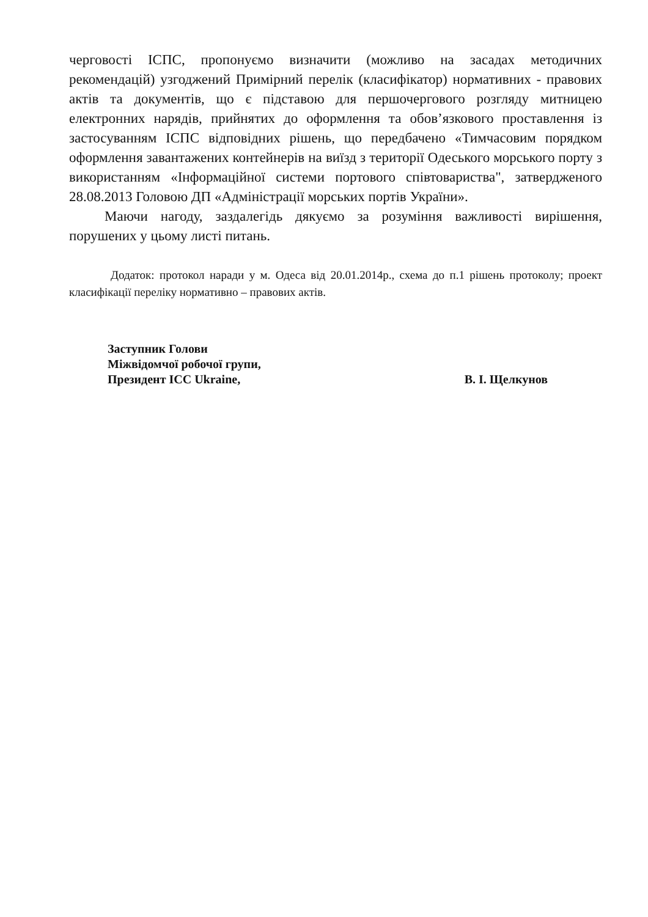черговості ІСПС, пропонуємо визначити (можливо на засадах методичних рекомендацій) узгоджений Примірний перелік (класифікатор) нормативних - правових актів та документів, що є підставою для першочергового розгляду митницею електронних нарядів, прийнятих до оформлення та обов’язкового проставлення із застосуванням ІСПС відповідних рішень, що передбачено «Тимчасовим порядком оформлення завантажених контейнерів на виїзд з території Одеського морського порту з використанням «Інформаційної системи портового співтовариства", затвердженого 28.08.2013 Головою ДП «Адміністрації морських портів України».
Маючи нагоду, заздалегідь дякуємо за розуміння важливості вирішення, порушених у цьому листі питань.
Додаток: протокол наради у м. Одеса від 20.01.2014р., схема до п.1 рішень протоколу; проект класифікації переліку нормативно – правових актів.
Заступник Голови
Міжвідомчої робочої групи,
Президент ICC Ukraine,
В. І. Щелкунов